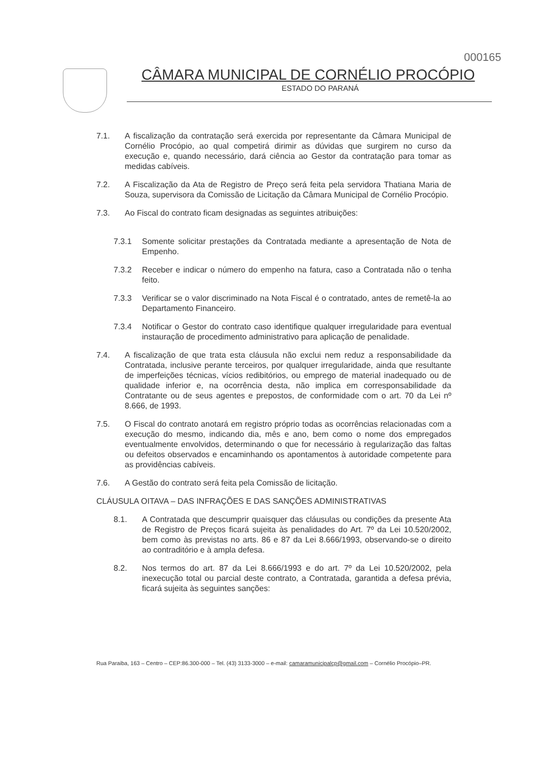000165
CÂMARA MUNICIPAL DE CORNÉLIO PROCÓPIO
ESTADO DO PARANÁ
7.1. A fiscalização da contratação será exercida por representante da Câmara Municipal de Cornélio Procópio, ao qual competirá dirimir as dúvidas que surgirem no curso da execução e, quando necessário, dará ciência ao Gestor da contratação para tomar as medidas cabíveis.
7.2. A Fiscalização da Ata de Registro de Preço será feita pela servidora Thatiana Maria de Souza, supervisora da Comissão de Licitação da Câmara Municipal de Cornélio Procópio.
7.3. Ao Fiscal do contrato ficam designadas as seguintes atribuições:
7.3.1 Somente solicitar prestações da Contratada mediante a apresentação de Nota de Empenho.
7.3.2 Receber e indicar o número do empenho na fatura, caso a Contratada não o tenha feito.
7.3.3 Verificar se o valor discriminado na Nota Fiscal é o contratado, antes de remetê-la ao Departamento Financeiro.
7.3.4 Notificar o Gestor do contrato caso identifique qualquer irregularidade para eventual instauração de procedimento administrativo para aplicação de penalidade.
7.4. A fiscalização de que trata esta cláusula não exclui nem reduz a responsabilidade da Contratada, inclusive perante terceiros, por qualquer irregularidade, ainda que resultante de imperfeições técnicas, vícios redibitórios, ou emprego de material inadequado ou de qualidade inferior e, na ocorrência desta, não implica em corresponsabilidade da Contratante ou de seus agentes e prepostos, de conformidade com o art. 70 da Lei nº 8.666, de 1993.
7.5. O Fiscal do contrato anotará em registro próprio todas as ocorrências relacionadas com a execução do mesmo, indicando dia, mês e ano, bem como o nome dos empregados eventualmente envolvidos, determinando o que for necessário à regularização das faltas ou defeitos observados e encaminhando os apontamentos à autoridade competente para as providências cabíveis.
7.6. A Gestão do contrato será feita pela Comissão de licitação.
CLÁUSULA OITAVA – DAS INFRAÇÕES E DAS SANÇÕES ADMINISTRATIVAS
8.1. A Contratada que descumprir quaisquer das cláusulas ou condições da presente Ata de Registro de Preços ficará sujeita às penalidades do Art. 7º da Lei 10.520/2002, bem como às previstas no arts. 86 e 87 da Lei 8.666/1993, observando-se o direito ao contraditório e à ampla defesa.
8.2. Nos termos do art. 87 da Lei 8.666/1993 e do art. 7º da Lei 10.520/2002, pela inexecução total ou parcial deste contrato, a Contratada, garantida a defesa prévia, ficará sujeita às seguintes sanções:
Rua Paraiba, 163 – Centro – CEP:86.300-000 – Tel. (43) 3133-3000 – e-mail: camaramunicipalcp@gmail.com – Cornélio Procópio–PR.